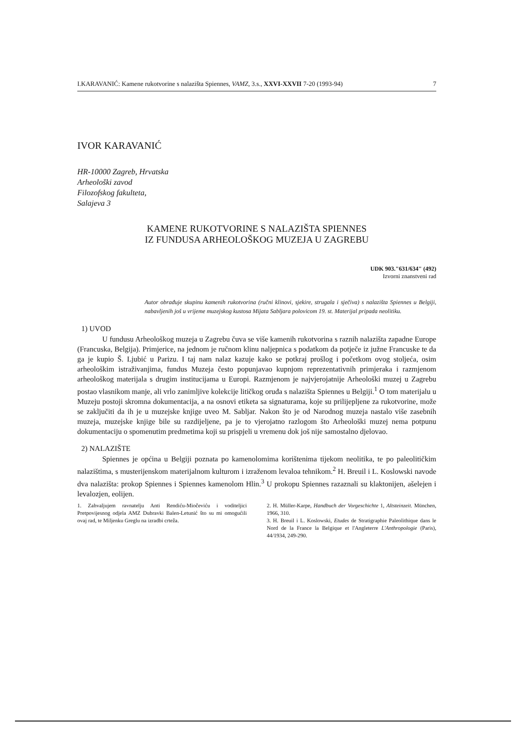I.KARAVANIĆ: Kamene rukotvorine s nalazišta Spiennes, VAMZ, 3.s., XXVI-XXVII 7-20 (1993-94) 7
IVOR KARAVANIĆ
HR-10000 Zagreb, Hrvatska
Arheološki zavod
Filozofskog fakulteta,
Salajeva 3
KAMENE RUKOTVORINE S NALAZIŠTA SPIENNES
IZ FUNDUSA ARHEOLOŠKOG MUZEJA U ZAGREBU
UDK 903."631/634" (492)
Izvorni znanstveni rad
Autor obrađuje skupinu kamenih rukotvorina (ručni klinovi, sjekire, strugala i sječiva) s nalazišta Spiennes u Belgiji, nabavljenih još u vrijeme muzejskog kustosa Mijata Sabljara polovicom 19. st. Materijal pripada neolitiku.
1) UVOD
U fundusu Arheološkog muzeja u Zagrebu čuva se više kamenih rukotvorina s raznih nalazišta zapadne Europe (Francuska, Belgija). Primjerice, na jednom je ručnom klinu naljepnica s podatkom da potječe iz južne Francuske te da ga je kupio Š. Ljubić u Parizu. I taj nam nalaz kazuje kako se potkraj prošlog i početkom ovog stoljeća, osim arheološkim istraživanjima, fundus Muzeja često popunjavao kupnjom reprezentativnih primjeraka i razmjenom arheološkog materijala s drugim institucijama u Europi. Razmjenom je najvjerojatnije Arheološki muzej u Zagrebu postao vlasnikom manje, ali vrlo zanimljive kolekcije litičkog oruđa s nalazišta Spiennes u Belgiji.<sup>1</sup> O tom materijalu u Muzeju postoji skromna dokumentacija, a na osnovi etiketa sa signaturama, koje su prilijepljene za rukotvorine, može se zaključiti da ih je u muzejske knjige uveo M. Sabljar. Nakon što je od Narodnog muzeja nastalo više zasebnih muzeja, muzejske knjige bile su razdijeljene, pa je to vjerojatno razlogom što Arheološki muzej nema potpunu dokumentaciju o spomenutim predmetima koji su prispjeli u vremenu dok još nije samostalno djelovao.
2) NALAZIŠTE
Spiennes je općina u Belgiji poznata po kamenolomima korištenima tijekom neolitika, te po paleolitičkim nalazištima, s musterijenskom materijalnom kulturom i izraženom levaloa tehnikom.<sup>2</sup> H. Breuil i L. Koslowski navode dva nalazišta: prokop Spiennes i Spiennes kamenolom Hlin.<sup>3</sup> U prokopu Spiennes razaznali su klaktonijen, ašelejen i levalozjen, eolijen.
1. Zahvaljujem ravnatelju Anti Rendiću-Miočeviću i voditeljici Pretpovijesnog odjela AMZ Dubravki Balen-Letunić što su mi omogućili ovaj rad, te Miljenku Greglu na izradbi crteža.
2. H. Müller-Karpe, Handbuch der Vorgeschichte 1, Altsteinzeit. München, 1966, 310.
3. H. Breuil i L. Koslowski, Etudes de Stratigraphie Paleolithique dans le Nord de la France la Belgique et l'Angleterre L'Anthropologie (Paris), 44/1934, 249-290.